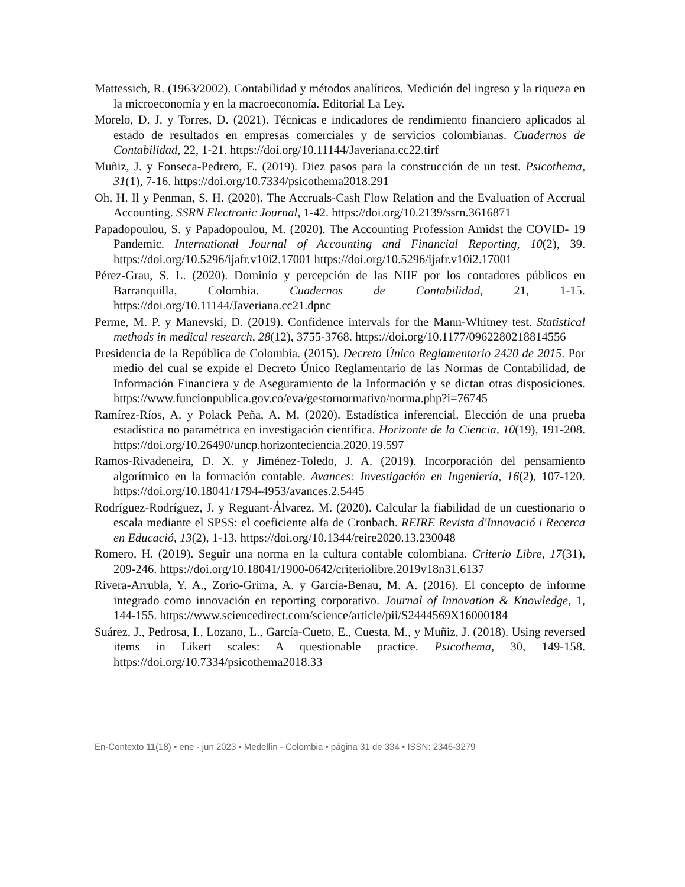Mattessich, R. (1963/2002). Contabilidad y métodos analíticos. Medición del ingreso y la riqueza en la microeconomía y en la macroeconomía. Editorial La Ley.
Morelo, D. J. y Torres, D. (2021). Técnicas e indicadores de rendimiento financiero aplicados al estado de resultados en empresas comerciales y de servicios colombianas. Cuadernos de Contabilidad, 22, 1-21. https://doi.org/10.11144/Javeriana.cc22.tirf
Muñiz, J. y Fonseca-Pedrero, E. (2019). Diez pasos para la construcción de un test. Psicothema, 31(1), 7-16. https://doi.org/10.7334/psicothema2018.291
Oh, H. Il y Penman, S. H. (2020). The Accruals-Cash Flow Relation and the Evaluation of Accrual Accounting. SSRN Electronic Journal, 1-42. https://doi.org/10.2139/ssrn.3616871
Papadopoulou, S. y Papadopoulou, M. (2020). The Accounting Profession Amidst the COVID- 19 Pandemic. International Journal of Accounting and Financial Reporting, 10(2), 39. https://doi.org/10.5296/ijafr.v10i2.17001 https://doi.org/10.5296/ijafr.v10i2.17001
Pérez-Grau, S. L. (2020). Dominio y percepción de las NIIF por los contadores públicos en Barranquilla, Colombia. Cuadernos de Contabilidad, 21, 1-15. https://doi.org/10.11144/Javeriana.cc21.dpnc
Perme, M. P. y Manevski, D. (2019). Confidence intervals for the Mann-Whitney test. Statistical methods in medical research, 28(12), 3755-3768. https://doi.org/10.1177/0962280218814556
Presidencia de la República de Colombia. (2015). Decreto Único Reglamentario 2420 de 2015. Por medio del cual se expide el Decreto Único Reglamentario de las Normas de Contabilidad, de Información Financiera y de Aseguramiento de la Información y se dictan otras disposiciones. https://www.funcionpublica.gov.co/eva/gestornormativo/norma.php?i=76745
Ramírez-Ríos, A. y Polack Peña, A. M. (2020). Estadística inferencial. Elección de una prueba estadística no paramétrica en investigación científica. Horizonte de la Ciencia, 10(19), 191-208. https://doi.org/10.26490/uncp.horizonteciencia.2020.19.597
Ramos-Rivadeneira, D. X. y Jiménez-Toledo, J. A. (2019). Incorporación del pensamiento algorítmico en la formación contable. Avances: Investigación en Ingeniería, 16(2), 107-120. https://doi.org/10.18041/1794-4953/avances.2.5445
Rodríguez-Rodríguez, J. y Reguant-Álvarez, M. (2020). Calcular la fiabilidad de un cuestionario o escala mediante el SPSS: el coeficiente alfa de Cronbach. REIRE Revista d'Innovació i Recerca en Educació, 13(2), 1-13. https://doi.org/10.1344/reire2020.13.230048
Romero, H. (2019). Seguir una norma en la cultura contable colombiana. Criterio Libre, 17(31), 209-246. https://doi.org/10.18041/1900-0642/criteriolibre.2019v18n31.6137
Rivera-Arrubla, Y. A., Zorio-Grima, A. y García-Benau, M. A. (2016). El concepto de informe integrado como innovación en reporting corporativo. Journal of Innovation & Knowledge, 1, 144-155. https://www.sciencedirect.com/science/article/pii/S2444569X16000184
Suárez, J., Pedrosa, I., Lozano, L., García-Cueto, E., Cuesta, M., y Muñiz, J. (2018). Using reversed items in Likert scales: A questionable practice. Psicothema, 30, 149-158. https://doi.org/10.7334/psicothema2018.33
En-Contexto 11(18) • ene - jun 2023 • Medellín - Colombia • página 31 de 334 • ISSN: 2346-3279